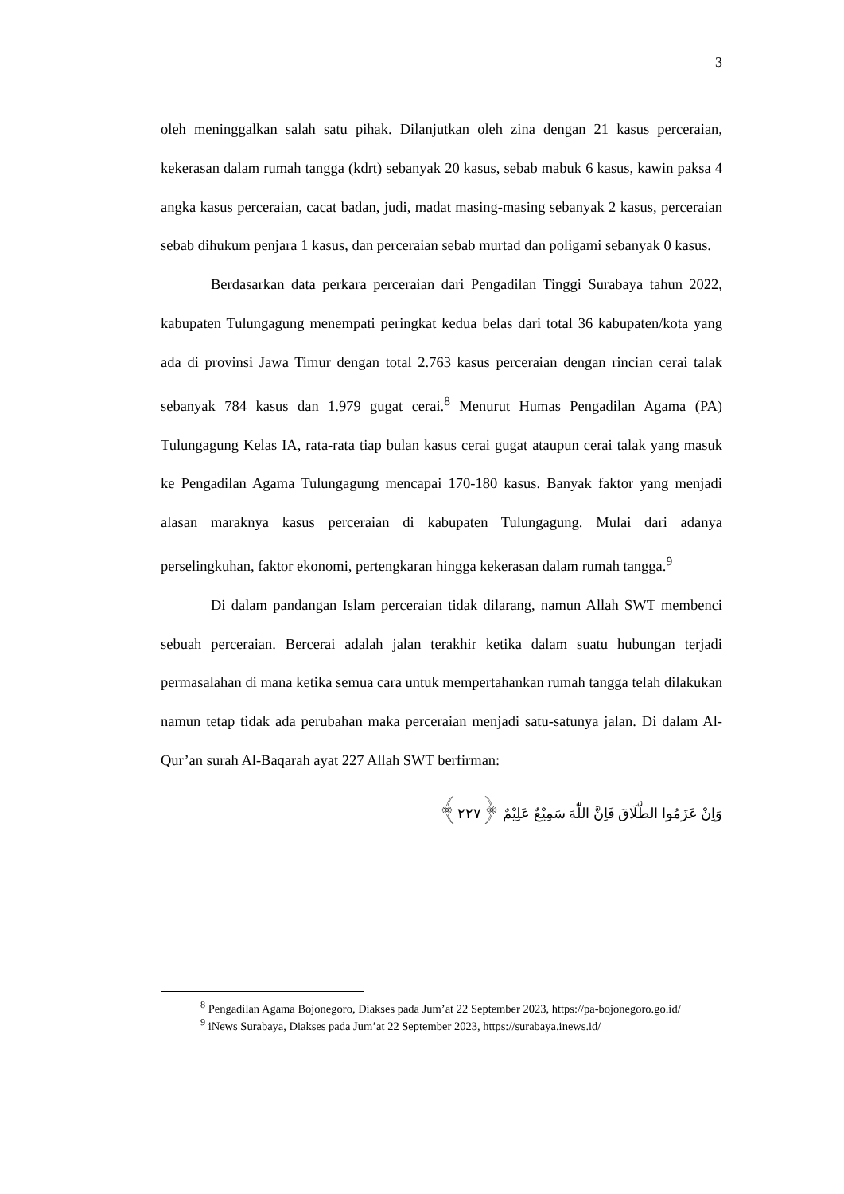3
oleh meninggalkan salah satu pihak. Dilanjutkan oleh zina dengan 21 kasus perceraian, kekerasan dalam rumah tangga (kdrt) sebanyak 20 kasus, sebab mabuk 6 kasus, kawin paksa 4 angka kasus perceraian, cacat badan, judi, madat masing-masing sebanyak 2 kasus, perceraian sebab dihukum penjara 1 kasus, dan perceraian sebab murtad dan poligami sebanyak 0 kasus.
Berdasarkan data perkara perceraian dari Pengadilan Tinggi Surabaya tahun 2022, kabupaten Tulungagung menempati peringkat kedua belas dari total 36 kabupaten/kota yang ada di provinsi Jawa Timur dengan total 2.763 kasus perceraian dengan rincian cerai talak sebanyak 784 kasus dan 1.979 gugat cerai.<sup>8</sup> Menurut Humas Pengadilan Agama (PA) Tulungagung Kelas IA, rata-rata tiap bulan kasus cerai gugat ataupun cerai talak yang masuk ke Pengadilan Agama Tulungagung mencapai 170-180 kasus. Banyak faktor yang menjadi alasan maraknya kasus perceraian di kabupaten Tulungagung. Mulai dari adanya perselingkuhan, faktor ekonomi, pertengkaran hingga kekerasan dalam rumah tangga.<sup>9</sup>
Di dalam pandangan Islam perceraian tidak dilarang, namun Allah SWT membenci sebuah perceraian. Bercerai adalah jalan terakhir ketika dalam suatu hubungan terjadi permasalahan di mana ketika semua cara untuk mempertahankan rumah tangga telah dilakukan namun tetap tidak ada perubahan maka perceraian menjadi satu-satunya jalan. Di dalam Al-Qur’an surah Al-Baqarah ayat 227 Allah SWT berfirman:
وَاِنْ عَزَمُوا الطَّلَاقَ فَاِنَّ اللّٰهَ سَمِيْعٌ عَلِيْمٌ ﴿٢٢٧﴾
<sup>8</sup> Pengadilan Agama Bojonegoro, Diakses pada Jum’at 22 September 2023, https://pa-bojonegoro.go.id/
<sup>9</sup> iNews Surabaya, Diakses pada Jum’at 22 September 2023, https://surabaya.inews.id/